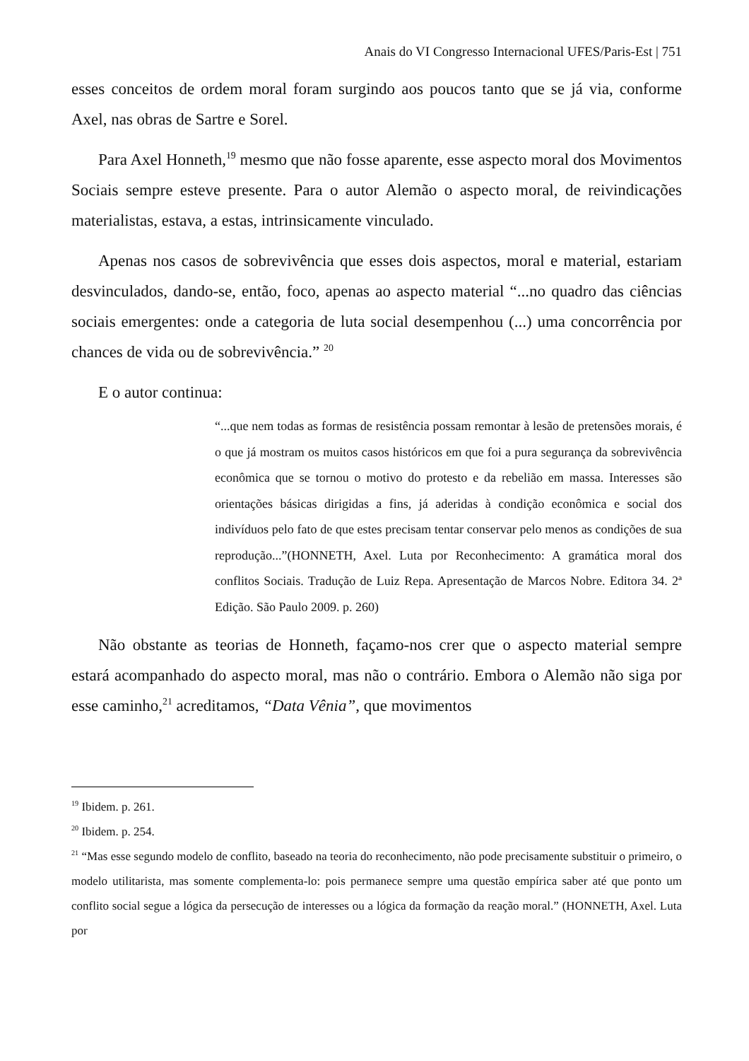Anais do VI Congresso Internacional UFES/Paris-Est | 751
esses conceitos de ordem moral foram surgindo aos poucos tanto que se já via, conforme Axel, nas obras de Sartre e Sorel.
Para Axel Honneth,<sup>19</sup> mesmo que não fosse aparente, esse aspecto moral dos Movimentos Sociais sempre esteve presente. Para o autor Alemão o aspecto moral, de reivindicações materialistas, estava, a estas, intrinsicamente vinculado.
Apenas nos casos de sobrevivência que esses dois aspectos, moral e material, estariam desvinculados, dando-se, então, foco, apenas ao aspecto material “...no quadro das ciências sociais emergentes: onde a categoria de luta social desempenhou (...) uma concorrência por chances de vida ou de sobrevivência.” <sup>20</sup>
E o autor continua:
“...que nem todas as formas de resistência possam remontar à lesão de pretensões morais, é o que já mostram os muitos casos históricos em que foi a pura segurança da sobrevivência econômica que se tornou o motivo do protesto e da rebelião em massa. Interesses são orientações básicas dirigidas a fins, já aderidas à condição econômica e social dos indivíduos pelo fato de que estes precisam tentar conservar pelo menos as condições de sua reprodução...”(HONNETH, Axel. Luta por Reconhecimento: A gramática moral dos conflitos Sociais. Tradução de Luiz Repa. Apresentação de Marcos Nobre. Editora 34. 2ª Edição. São Paulo 2009. p. 260)
Não obstante as teorias de Honneth, façamo-nos crer que o aspecto material sempre estará acompanhado do aspecto moral, mas não o contrário. Embora o Alemão não siga por esse caminho,<sup>21</sup> acreditamos, “Data Vênia”, que movimentos
<sup>19</sup> Ibidem. p. 261.
<sup>20</sup> Ibidem. p. 254.
<sup>21</sup> “Mas esse segundo modelo de conflito, baseado na teoria do reconhecimento, não pode precisamente substituir o primeiro, o modelo utilitarista, mas somente complementa-lo: pois permanece sempre uma questão empírica saber até que ponto um conflito social segue a lógica da persecução de interesses ou a lógica da formação da reação moral.” (HONNETH, Axel. Luta por